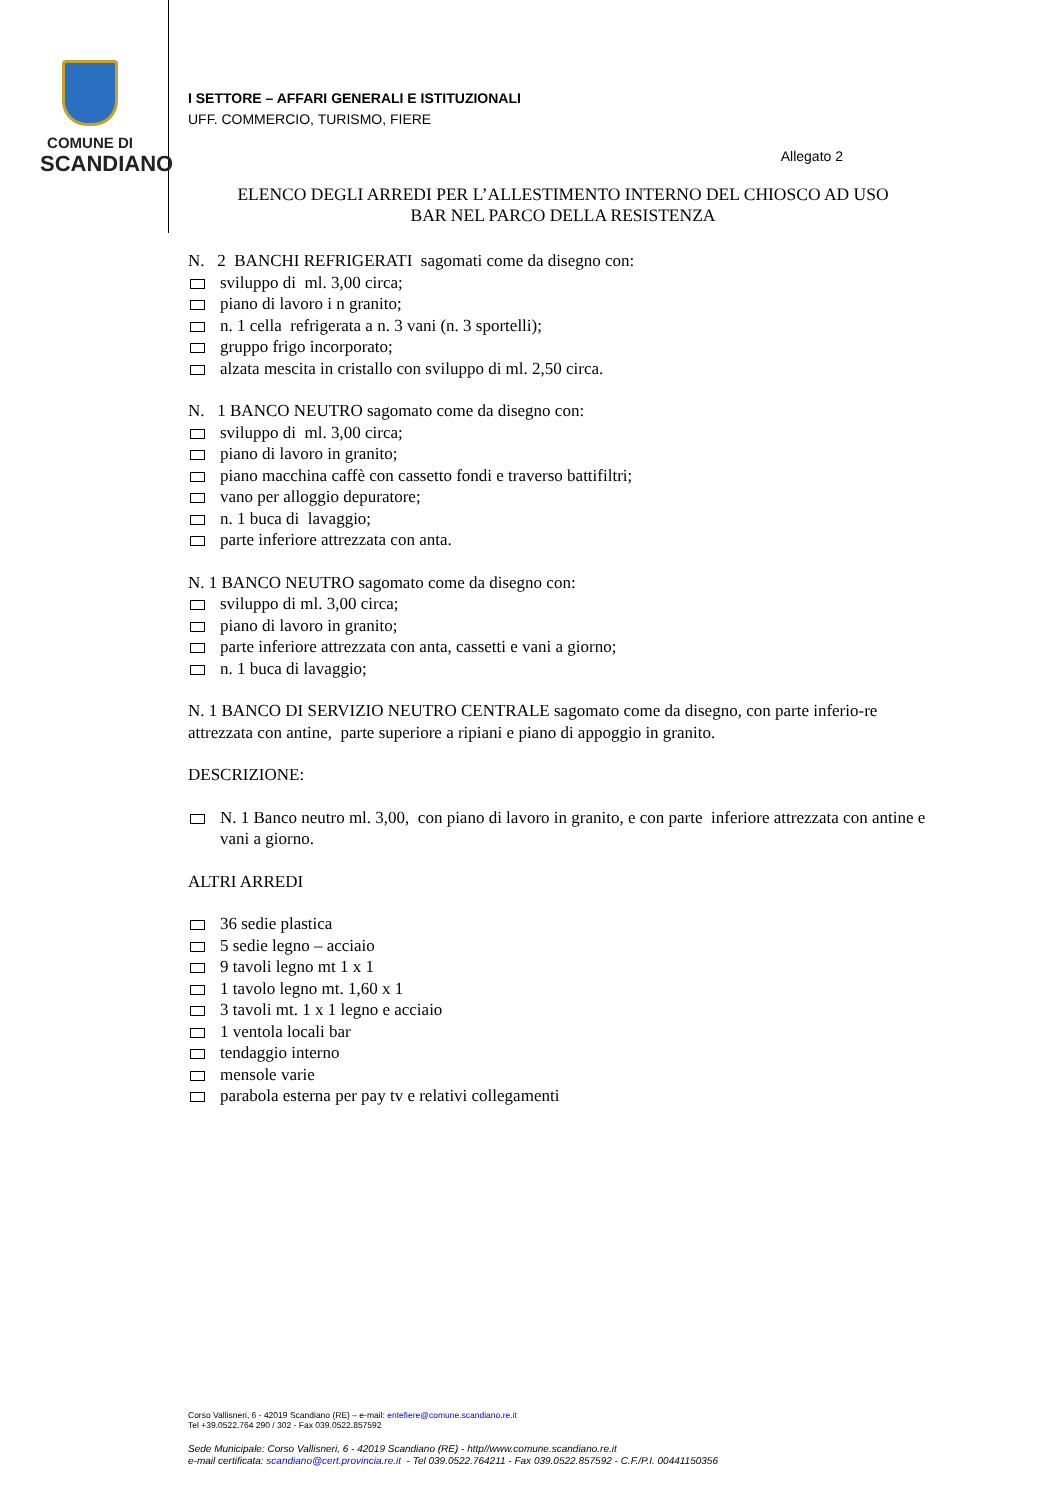COMUNE DI
SCANDIANO
I SETTORE – AFFARI GENERALI E ISTITUZIONALI
UFF. COMMERCIO, TURISMO, FIERE
Allegato 2
ELENCO DEGLI ARREDI PER L’ALLESTIMENTO INTERNO DEL CHIOSCO AD USO
BAR NEL PARCO DELLA RESISTENZA
N. 2 BANCHI REFRIGERATI sagomati come da disegno con:
-
sviluppo di ml. 3,00 circa;
-
piano di lavoro i n granito;
-
n. 1 cella refrigerata a n. 3 vani (n. 3 sportelli);
-
gruppo frigo incorporato;
-
alzata mescita in cristallo con sviluppo di ml. 2,50 circa.
N. 1 BANCO NEUTRO sagomato come da disegno con:
-
sviluppo di ml. 3,00 circa;
-
piano di lavoro in granito;
-
piano macchina caffè con cassetto fondi e traverso battifiltri;
-
vano per alloggio depuratore;
-
n. 1 buca di lavaggio;
-
parte inferiore attrezzata con anta.
N. 1 BANCO NEUTRO sagomato come da disegno con:
-
sviluppo di ml. 3,00 circa;
-
piano di lavoro in granito;
-
parte inferiore attrezzata con anta, cassetti e vani a giorno;
-
n. 1 buca di lavaggio;
N. 1 BANCO DI SERVIZIO NEUTRO CENTRALE sagomato come da disegno, con parte inferio-re attrezzata con antine, parte superiore a ripiani e piano di appoggio in granito.
DESCRIZIONE:
-
N. 1 Banco neutro ml. 3,00, con piano di lavoro in granito, e con parte inferiore attrezzata con antine e vani a giorno.
ALTRI ARREDI
-
36 sedie plastica
-
5 sedie legno – acciaio
-
9 tavoli legno mt 1 x 1
-
1 tavolo legno mt. 1,60 x 1
-
3 tavoli mt. 1 x 1 legno e acciaio
-
1 ventola locali bar
-
tendaggio interno
-
mensole varie
-
parabola esterna per pay tv e relativi collegamenti
Corso Vallisneri, 6 - 42019 Scandiano (RE) – e-mail: entefiere@comune.scandiano.re.it
Tel +39.0522.764 290 / 302 - Fax 039.0522.857592
Sede Municipale: Corso Vallisneri, 6 - 42019 Scandiano (RE) - http//www.comune.scandiano.re.it
e-mail certificata: scandiano@cert.provincia.re.it - Tel 039.0522.764211 - Fax 039.0522.857592 - C.F./P.I. 00441150356